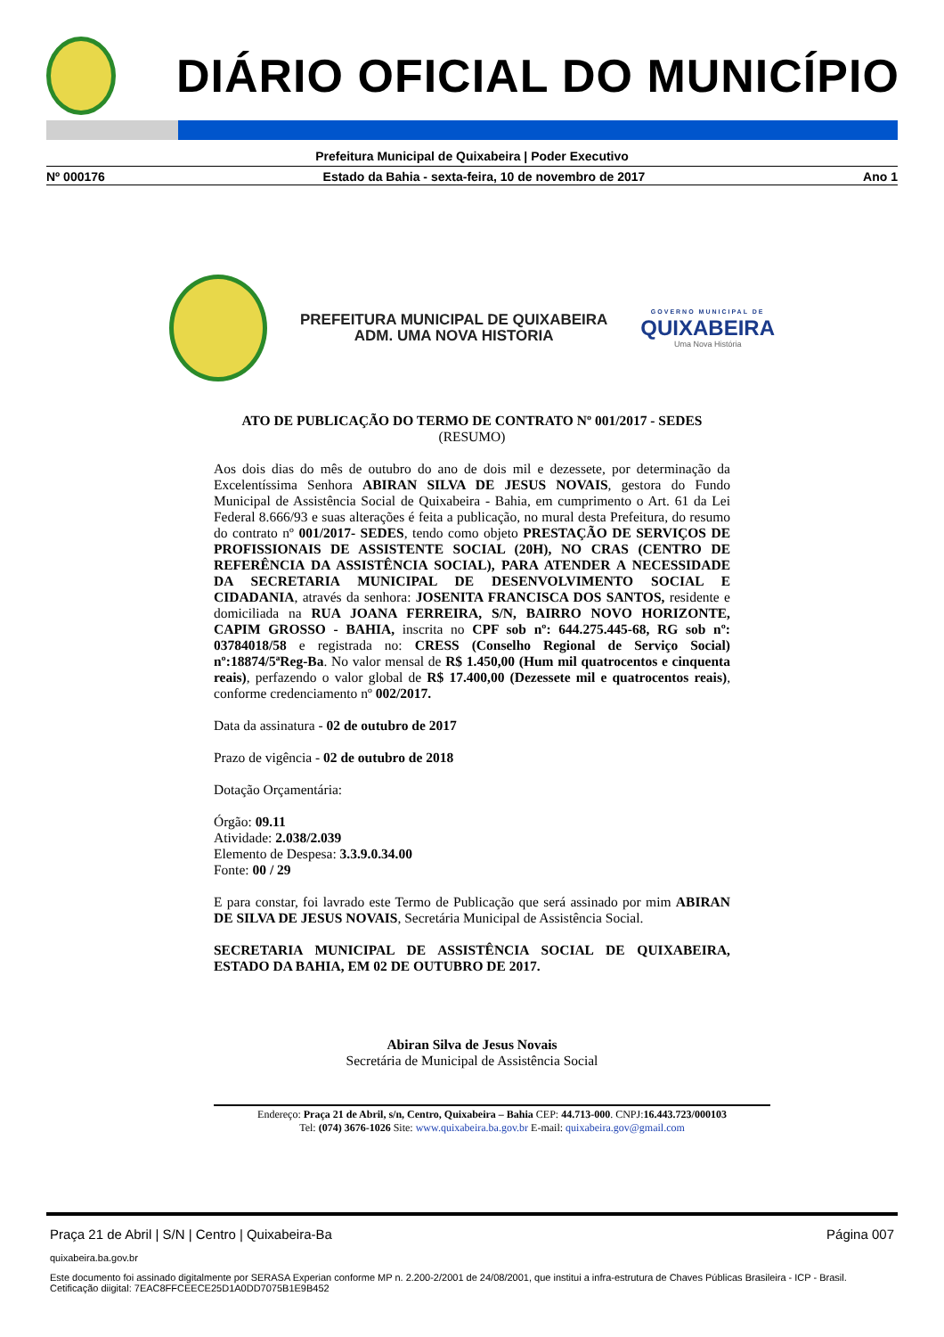DIÁRIO OFICIAL DO MUNICÍPIO
Prefeitura Municipal de Quixabeira | Poder Executivo
Nº 000176 Estado da Bahia - sexta-feira, 10 de novembro de 2017 Ano 1
PREFEITURA MUNICIPAL DE QUIXABEIRA
ADM. UMA NOVA HISTORIA
GOVERNO MUNICIPAL DE
QUIXABEIRA
Uma Nova História
ATO DE PUBLICAÇÃO DO TERMO DE CONTRATO Nº 001/2017 - SEDES
(RESUMO)
Aos dois dias do mês de outubro do ano de dois mil e dezessete, por determinação da Excelentíssima Senhora ABIRAN SILVA DE JESUS NOVAIS, gestora do Fundo Municipal de Assistência Social de Quixabeira - Bahia, em cumprimento o Art. 61 da Lei Federal 8.666/93 e suas alterações é feita a publicação, no mural desta Prefeitura, do resumo do contrato nº 001/2017- SEDES, tendo como objeto PRESTAÇÃO DE SERVIÇOS DE PROFISSIONAIS DE ASSISTENTE SOCIAL (20H), NO CRAS (CENTRO DE REFERÊNCIA DA ASSISTÊNCIA SOCIAL), PARA ATENDER A NECESSIDADE DA SECRETARIA MUNICIPAL DE DESENVOLVIMENTO SOCIAL E CIDADANIA, através da senhora: JOSENITA FRANCISCA DOS SANTOS, residente e domiciliada na RUA JOANA FERREIRA, S/N, BAIRRO NOVO HORIZONTE, CAPIM GROSSO - BAHIA, inscrita no CPF sob nº: 644.275.445-68, RG sob nº: 03784018/58 e registrada no: CRESS (Conselho Regional de Serviço Social) nº:18874/5ªReg-Ba. No valor mensal de R$ 1.450,00 (Hum mil quatrocentos e cinquenta reais), perfazendo o valor global de R$ 17.400,00 (Dezessete mil e quatrocentos reais), conforme credenciamento nº 002/2017.
Data da assinatura - 02 de outubro de 2017
Prazo de vigência - 02 de outubro de 2018
Dotação Orçamentária:
Órgão: 09.11
Atividade: 2.038/2.039
Elemento de Despesa: 3.3.9.0.34.00
Fonte: 00 / 29
E para constar, foi lavrado este Termo de Publicação que será assinado por mim ABIRAN DE SILVA DE JESUS NOVAIS, Secretária Municipal de Assistência Social.
SECRETARIA MUNICIPAL DE ASSISTÊNCIA SOCIAL DE QUIXABEIRA, ESTADO DA BAHIA, EM 02 DE OUTUBRO DE 2017.
Abiran Silva de Jesus Novais
Secretária de Municipal de Assistência Social
Endereço: Praça 21 de Abril, s/n, Centro, Quixabeira – Bahia CEP: 44.713-000. CNPJ:16.443.723/000103
Tel: (074) 3676-1026 Site: www.quixabeira.ba.gov.br E-mail: quixabeira.gov@gmail.com
Praça 21 de Abril | S/N | Centro | Quixabeira-Ba Página 007
quixabeira.ba.gov.br
Este documento foi assinado digitalmente por SERASA Experian conforme MP n. 2.200-2/2001 de 24/08/2001, que institui a infra-estrutura de Chaves Públicas Brasileira - ICP - Brasil. Cetificação diigital: 7EAC8FFCEECE25D1A0DD7075B1E9B452